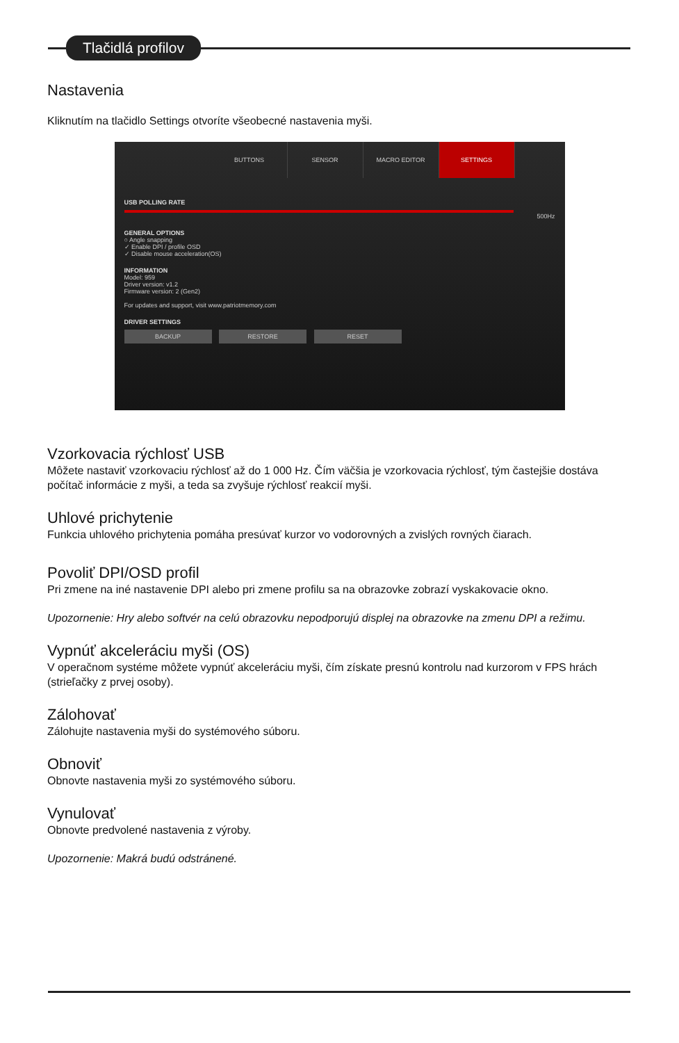Tlačidlá profilov
Nastavenia
Kliknutím na tlačidlo Settings otvoríte všeobecné nastavenia myši.
BUTTONS SENSOR MACRO EDITOR SETTINGS
USB POLLING RATE
500Hz
GENERAL OPTIONS
○ Angle snapping
✓ Enable DPI / profile OSD
✓ Disable mouse acceleration(OS)
INFORMATION
Model: 959
Driver version: v1.2
Firmware version: 2 (Gen2)
For updates and support, visit www.patriotmemory.com
DRIVER SETTINGS
BACKUP RESTORE RESET
Vzorkovacia rýchlosť USB
Môžete nastaviť vzorkovaciu rýchlosť až do 1 000 Hz. Čím väčšia je vzorkovacia rýchlosť, tým častejšie dostáva počítač informácie z myši, a teda sa zvyšuje rýchlosť reakcií myši.
Uhlové prichytenie
Funkcia uhlového prichytenia pomáha presúvať kurzor vo vodorovných a zvislých rovných čiarach.
Povoliť DPI/OSD profil
Pri zmene na iné nastavenie DPI alebo pri zmene profilu sa na obrazovke zobrazí vyskakovacie okno.
Upozornenie: Hry alebo softvér na celú obrazovku nepodporujú displej na obrazovke na zmenu DPI a režimu.
Vypnúť akceleráciu myši (OS)
V operačnom systéme môžete vypnúť akceleráciu myši, čím získate presnú kontrolu nad kurzorom v FPS hrách (strieľačky z prvej osoby).
Zálohovať
Zálohujte nastavenia myši do systémového súboru.
Obnoviť
Obnovte nastavenia myši zo systémového súboru.
Vynulovať
Obnovte predvolené nastavenia z výroby.
Upozornenie: Makrá budú odstránené.